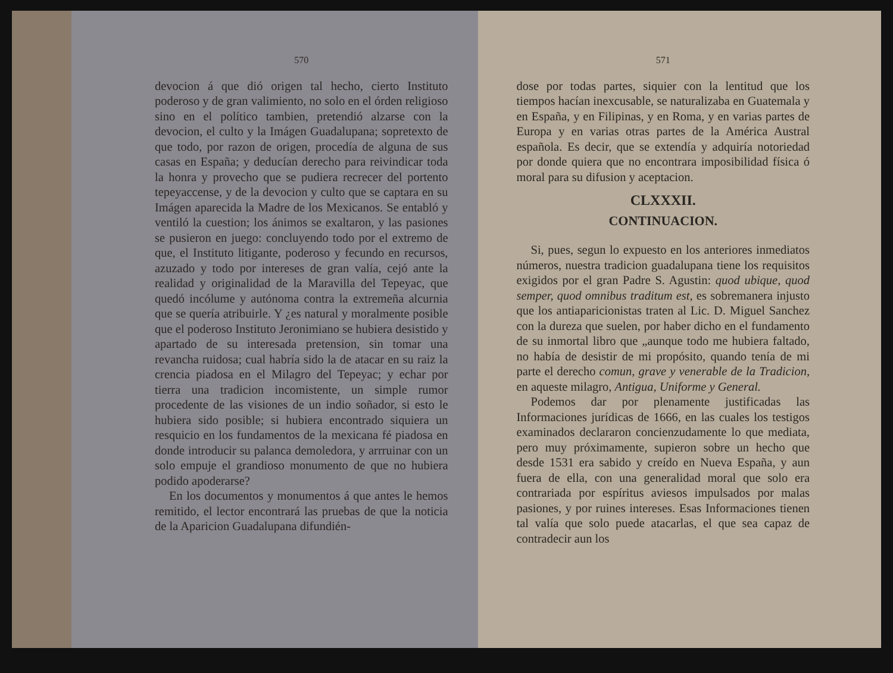570
devocion á que dió origen tal hecho, cierto Instituto poderoso y de gran valimiento, no solo en el órden religioso sino en el político tambien, pretendió alzarse con la devocion, el culto y la Imágen Guadalupana; sopretexto de que todo, por razon de origen, procedía de alguna de sus casas en España; y deducían derecho para reivindicar toda la honra y provecho que se pudiera recrecer del portento tepeyaccense, y de la devocion y culto que se captara en su Imágen aparecida la Madre de los Mexicanos. Se entabló y ventiló la cuestion; los ánimos se exaltaron, y las pasiones se pusieron en juego: concluyendo todo por el extremo de que, el Instituto litigante, poderoso y fecundo en recursos, azuzado y todo por intereses de gran valía, cejó ante la realidad y originalidad de la Maravilla del Tepeyac, que quedó incólume y autónoma contra la extremeña alcurnia que se quería atribuirle. Y ¿es natural y moralmente posible que el poderoso Instituto Jeronimiano se hubiera desistido y apartado de su interesada pretension, sin tomar una revancha ruidosa; cual habría sido la de atacar en su raiz la crencia piadosa en el Milagro del Tepeyac; y echar por tierra una tradicion incomistente, un simple rumor procedente de las visiones de un indio soñador, si esto le hubiera sido posible; si hubiera encontrado siquiera un resquicio en los fundamentos de la mexicana fé piadosa en donde introducir su palanca demoledora, y arrruinar con un solo empuje el grandioso monumento de que no hubiera podido apoderarse?
En los documentos y monumentos á que antes le hemos remitido, el lector encontrará las pruebas de que la noticia de la Aparicion Guadalupana difundién-
571
dose por todas partes, siquier con la lentitud que los tiempos hacían inexcusable, se naturalizaba en Guatemala y en España, y en Filipinas, y en Roma, y en varias partes de Europa y en varias otras partes de la América Austral española. Es decir, que se extendía y adquiría notoriedad por donde quiera que no encontrara imposibilidad física ó moral para su difusion y aceptacion.
CLXXXII.
CONTINUACION.
Si, pues, segun lo expuesto en los anteriores inmediatos números, nuestra tradicion guadalupana tiene los requisitos exigidos por el gran Padre S. Agustin: quod ubique, quod semper, quod omnibus traditum est, es sobremanera injusto que los antiaparicionistas traten al Lic. D. Miguel Sanchez con la dureza que suelen, por haber dicho en el fundamento de su inmortal libro que „aunque todo me hubiera faltado, no había de desistir de mi propósito, quando tenía de mi parte el derecho comun, grave y venerable de la Tradicion, en aqueste milagro, Antigua, Uniforme y General.
Podemos dar por plenamente justificadas las Informaciones jurídicas de 1666, en las cuales los testigos examinados declararon concienzudamente lo que mediata, pero muy próximamente, supieron sobre un hecho que desde 1531 era sabido y creído en Nueva España, y aun fuera de ella, con una generalidad moral que solo era contrariada por espíritus aviesos impulsados por malas pasiones, y por ruines intereses. Esas Informaciones tienen tal valía que solo puede atacarlas, el que sea capaz de contradecir aun los